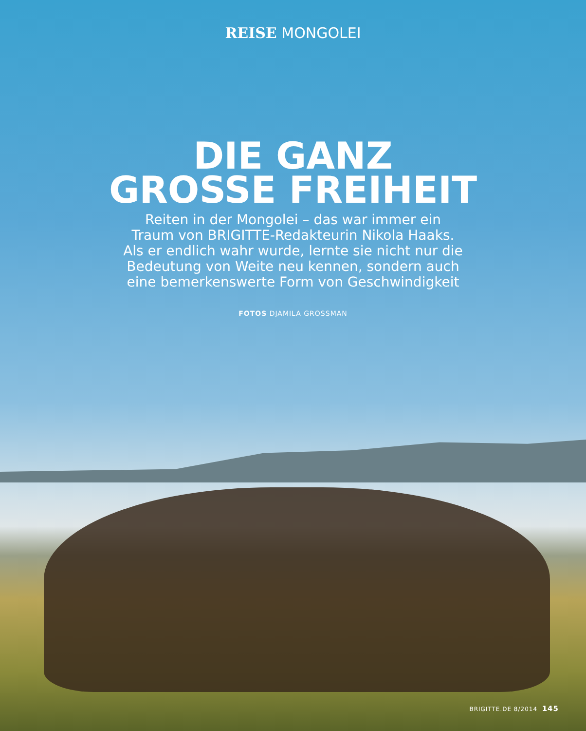REISE MONGOLEI
DIE GANZ
GROSSE FREIHEIT
Reiten in der Mongolei – das war immer ein Traum von BRIGITTE-Redakteurin Nikola Haaks. Als er endlich wahr wurde, lernte sie nicht nur die Bedeutung von Weite neu kennen, sondern auch eine bemerkenswerte Form von Geschwindigkeit
FOTOS DJAMILA GROSSMAN
BRIGITTE.DE 8/2014 145